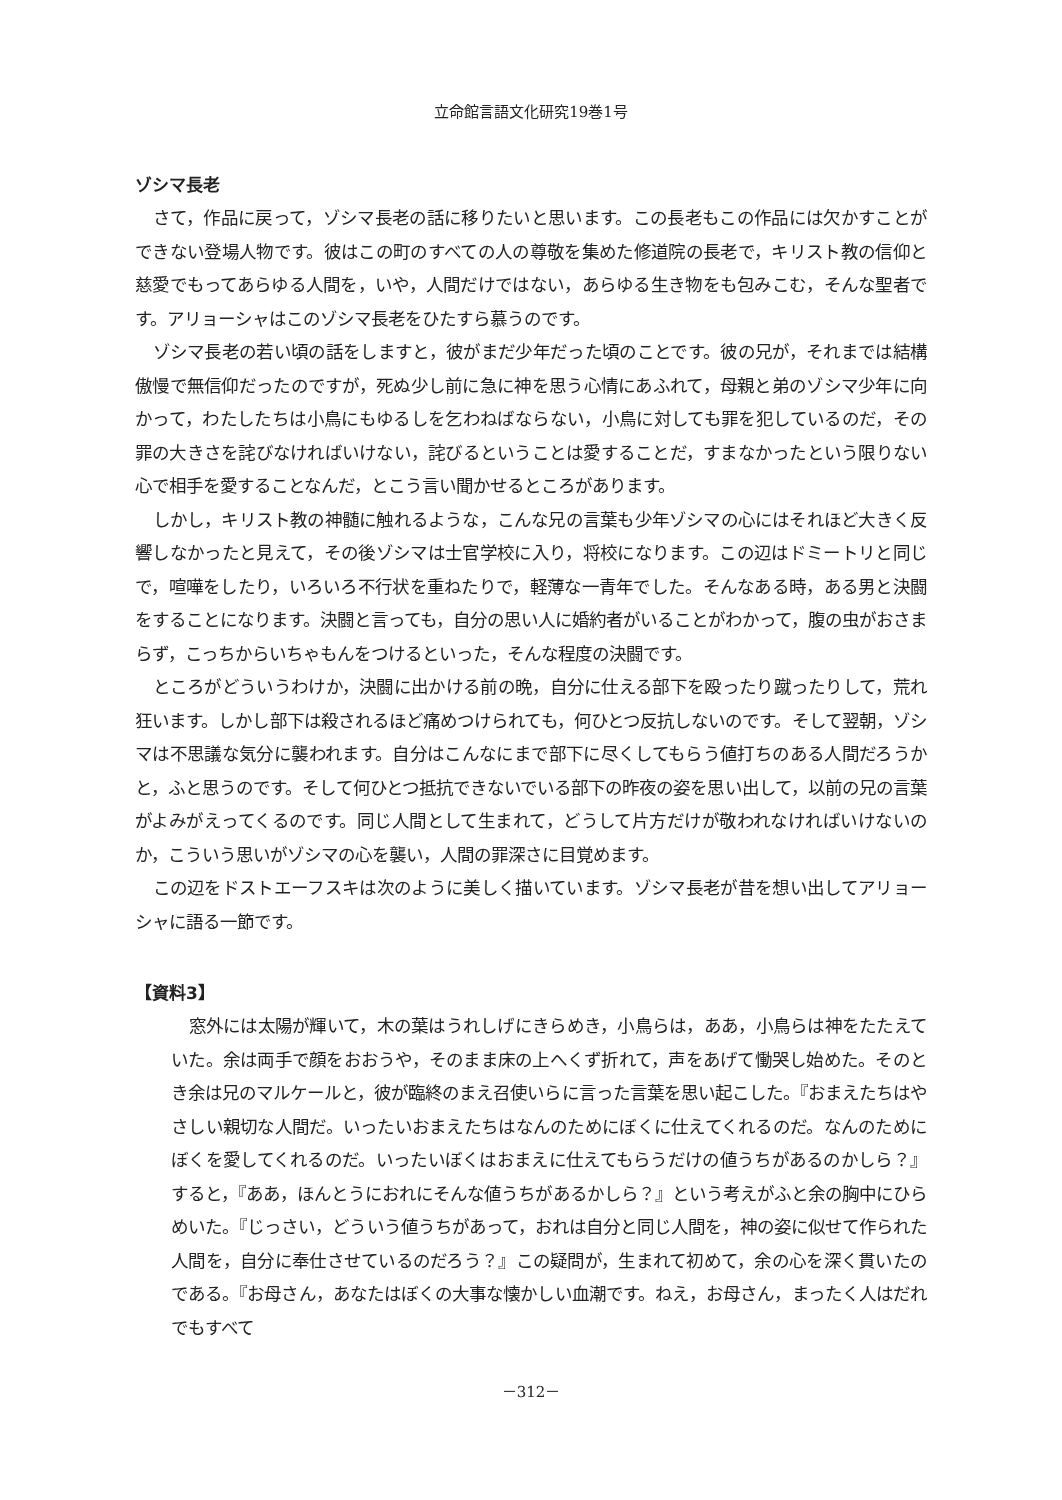立命館言語文化研究19巻1号
ゾシマ長老
さて，作品に戻って，ゾシマ長老の話に移りたいと思います。この長老もこの作品には欠かすことができない登場人物です。彼はこの町のすべての人の尊敬を集めた修道院の長老で，キリスト教の信仰と慈愛でもってあらゆる人間を，いや，人間だけではない，あらゆる生き物をも包みこむ，そんな聖者です。アリョーシャはこのゾシマ長老をひたすら慕うのです。
ゾシマ長老の若い頃の話をしますと，彼がまだ少年だった頃のことです。彼の兄が，それまでは結構傲慢で無信仰だったのですが，死ぬ少し前に急に神を思う心情にあふれて，母親と弟のゾシマ少年に向かって，わたしたちは小鳥にもゆるしを乞わねばならない，小鳥に対しても罪を犯しているのだ，その罪の大きさを詫びなければいけない，詫びるということは愛することだ，すまなかったという限りない心で相手を愛することなんだ，とこう言い聞かせるところがあります。
しかし，キリスト教の神髄に触れるような，こんな兄の言葉も少年ゾシマの心にはそれほど大きく反響しなかったと見えて，その後ゾシマは士官学校に入り，将校になります。この辺はドミートリと同じで，喧嘩をしたり，いろいろ不行状を重ねたりで，軽薄な一青年でした。そんなある時，ある男と決闘をすることになります。決闘と言っても，自分の思い人に婚約者がいることがわかって，腹の虫がおさまらず，こっちからいちゃもんをつけるといった，そんな程度の決闘です。
ところがどういうわけか，決闘に出かける前の晩，自分に仕える部下を殴ったり蹴ったりして，荒れ狂います。しかし部下は殺されるほど痛めつけられても，何ひとつ反抗しないのです。そして翌朝，ゾシマは不思議な気分に襲われます。自分はこんなにまで部下に尽くしてもらう値打ちのある人間だろうかと，ふと思うのです。そして何ひとつ抵抗できないでいる部下の昨夜の姿を思い出して，以前の兄の言葉がよみがえってくるのです。同じ人間として生まれて，どうして片方だけが敬われなければいけないのか，こういう思いがゾシマの心を襲い，人間の罪深さに目覚めます。
この辺をドストエーフスキは次のように美しく描いています。ゾシマ長老が昔を想い出してアリョーシャに語る一節です。
【資料3】
窓外には太陽が輝いて，木の葉はうれしげにきらめき，小鳥らは，ああ，小鳥らは神をたたえていた。余は両手で顔をおおうや，そのまま床の上へくず折れて，声をあげて慟哭し始めた。そのとき余は兄のマルケールと，彼が臨終のまえ召使いらに言った言葉を思い起こした。『おまえたちはやさしい親切な人間だ。いったいおまえたちはなんのためにぼくに仕えてくれるのだ。なんのためにぼくを愛してくれるのだ。いったいぼくはおまえに仕えてもらうだけの値うちがあるのかしら？』すると，『ああ，ほんとうにおれにそんな値うちがあるかしら？』という考えがふと余の胸中にひらめいた。『じっさい，どういう値うちがあって，おれは自分と同じ人間を，神の姿に似せて作られた人間を，自分に奉仕させているのだろう？』この疑問が，生まれて初めて，余の心を深く貫いたのである。『お母さん，あなたはぼくの大事な懐かしい血潮です。ねえ，お母さん，まったく人はだれでもすべて
－312－